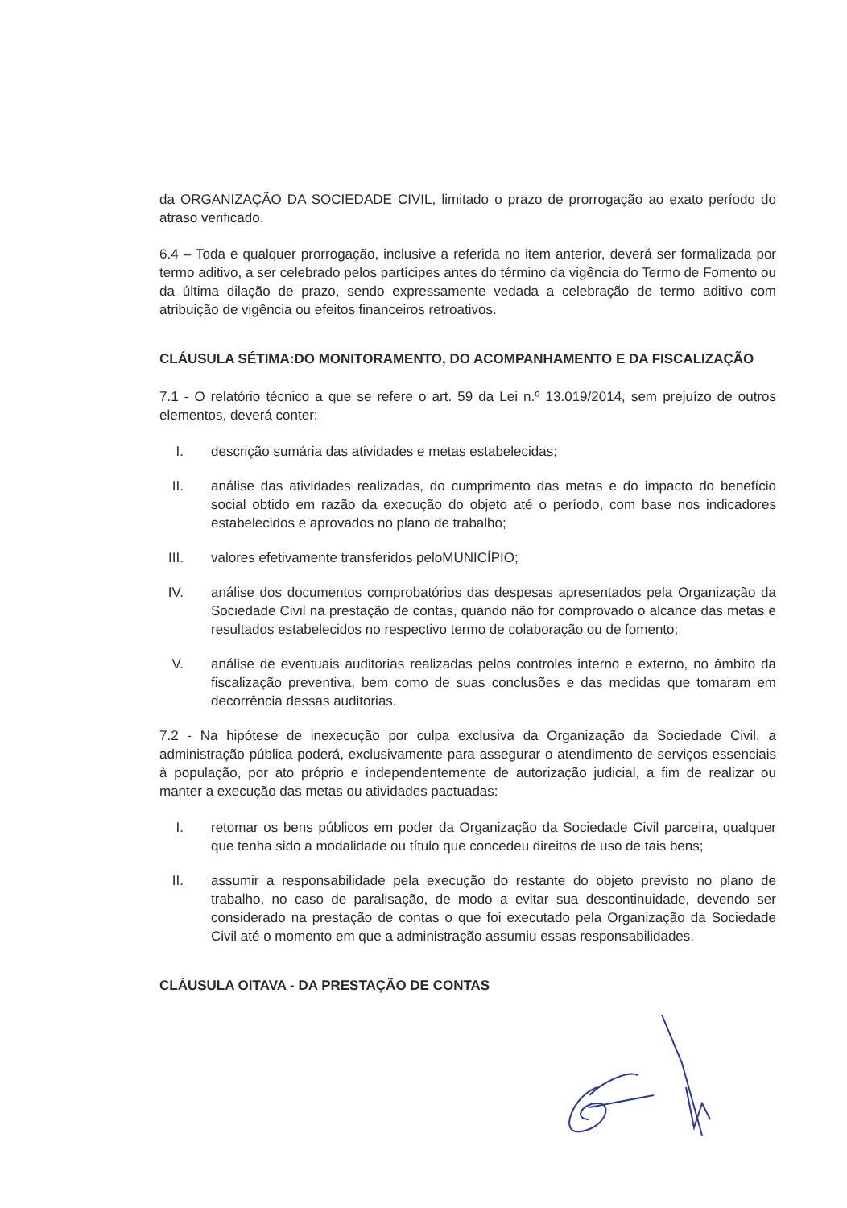da ORGANIZAÇÃO DA SOCIEDADE CIVIL, limitado o prazo de prorrogação ao exato período do atraso verificado.
6.4 – Toda e qualquer prorrogação, inclusive a referida no item anterior, deverá ser formalizada por termo aditivo, a ser celebrado pelos partícipes antes do término da vigência do Termo de Fomento ou da última dilação de prazo, sendo expressamente vedada a celebração de termo aditivo com atribuição de vigência ou efeitos financeiros retroativos.
CLÁUSULA SÉTIMA:DO MONITORAMENTO, DO ACOMPANHAMENTO E DA FISCALIZAÇÃO
7.1 - O relatório técnico a que se refere o art. 59 da Lei n.º 13.019/2014, sem prejuízo de outros elementos, deverá conter:
I. descrição sumária das atividades e metas estabelecidas;
II. análise das atividades realizadas, do cumprimento das metas e do impacto do benefício social obtido em razão da execução do objeto até o período, com base nos indicadores estabelecidos e aprovados no plano de trabalho;
III. valores efetivamente transferidos peloMUNICÍPIO;
IV. análise dos documentos comprobatórios das despesas apresentados pela Organização da Sociedade Civil na prestação de contas, quando não for comprovado o alcance das metas e resultados estabelecidos no respectivo termo de colaboração ou de fomento;
V. análise de eventuais auditorias realizadas pelos controles interno e externo, no âmbito da fiscalização preventiva, bem como de suas conclusões e das medidas que tomaram em decorrência dessas auditorias.
7.2 - Na hipótese de inexecução por culpa exclusiva da Organização da Sociedade Civil, a administração pública poderá, exclusivamente para assegurar o atendimento de serviços essenciais à população, por ato próprio e independentemente de autorização judicial, a fim de realizar ou manter a execução das metas ou atividades pactuadas:
I. retomar os bens públicos em poder da Organização da Sociedade Civil parceira, qualquer que tenha sido a modalidade ou título que concedeu direitos de uso de tais bens;
II. assumir a responsabilidade pela execução do restante do objeto previsto no plano de trabalho, no caso de paralisação, de modo a evitar sua descontinuidade, devendo ser considerado na prestação de contas o que foi executado pela Organização da Sociedade Civil até o momento em que a administração assumiu essas responsabilidades.
CLÁUSULA OITAVA - DA PRESTAÇÃO DE CONTAS